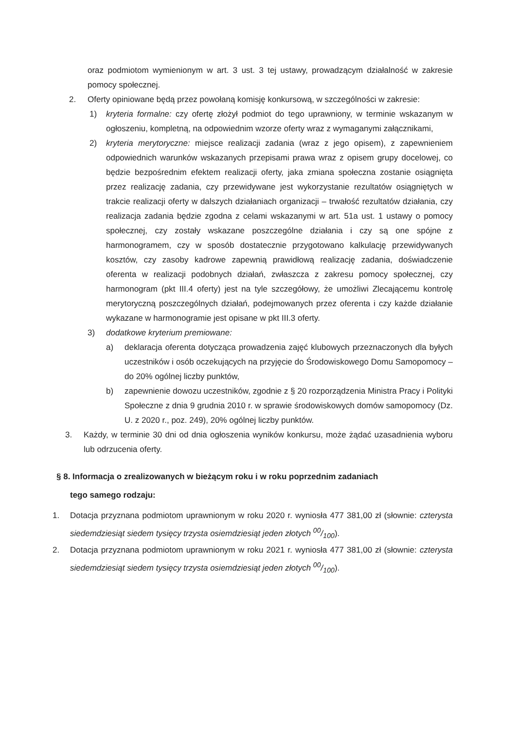oraz podmiotom wymienionym w art. 3 ust. 3 tej ustawy, prowadzącym działalność w zakresie pomocy społecznej.
2. Oferty opiniowane będą przez powołaną komisję konkursową, w szczególności w zakresie:
1) kryteria formalne: czy ofertę złożył podmiot do tego uprawniony, w terminie wskazanym w ogłoszeniu, kompletną, na odpowiednim wzorze oferty wraz z wymaganymi załącznikami,
2) kryteria merytoryczne: miejsce realizacji zadania (wraz z jego opisem), z zapewnieniem odpowiednich warunków wskazanych przepisami prawa wraz z opisem grupy docelowej, co będzie bezpośrednim efektem realizacji oferty, jaka zmiana społeczna zostanie osiągnięta przez realizację zadania, czy przewidywane jest wykorzystanie rezultatów osiągniętych w trakcie realizacji oferty w dalszych działaniach organizacji – trwałość rezultatów działania, czy realizacja zadania będzie zgodna z celami wskazanymi w art. 51a ust. 1 ustawy o pomocy społecznej, czy zostały wskazane poszczególne działania i czy są one spójne z harmonogramem, czy w sposób dostatecznie przygotowano kalkulację przewidywanych kosztów, czy zasoby kadrowe zapewnią prawidłową realizację zadania, doświadczenie oferenta w realizacji podobnych działań, zwłaszcza z zakresu pomocy społecznej, czy harmonogram (pkt III.4 oferty) jest na tyle szczegółowy, że umożliwi Zlecającemu kontrolę merytoryczną poszczególnych działań, podejmowanych przez oferenta i czy każde działanie wykazane w harmonogramie jest opisane w pkt III.3 oferty.
3) dodatkowe kryterium premiowane:
a) deklaracja oferenta dotycząca prowadzenia zajęć klubowych przeznaczonych dla byłych uczestników i osób oczekujących na przyjęcie do Środowiskowego Domu Samopomocy – do 20% ogólnej liczby punktów,
b) zapewnienie dowozu uczestników, zgodnie z § 20 rozporządzenia Ministra Pracy i Polityki Społeczne z dnia 9 grudnia 2010 r. w sprawie środowiskowych domów samopomocy (Dz. U. z 2020 r., poz. 249), 20% ogólnej liczby punktów.
3. Każdy, w terminie 30 dni od dnia ogłoszenia wyników konkursu, może żądać uzasadnienia wyboru lub odrzucenia oferty.
§ 8. Informacja o zrealizowanych w bieżącym roku i w roku poprzednim zadaniach
tego samego rodzaju:
1. Dotacja przyznana podmiotom uprawnionym w roku 2020 r. wyniosła 477 381,00 zł (słownie: czterysta siedemdziesiąt siedem tysięcy trzysta osiemdziesiąt jeden złotych 00/100).
2. Dotacja przyznana podmiotom uprawnionym w roku 2021 r. wyniosła 477 381,00 zł (słownie: czterysta siedemdziesiąt siedem tysięcy trzysta osiemdziesiąt jeden złotych 00/100).